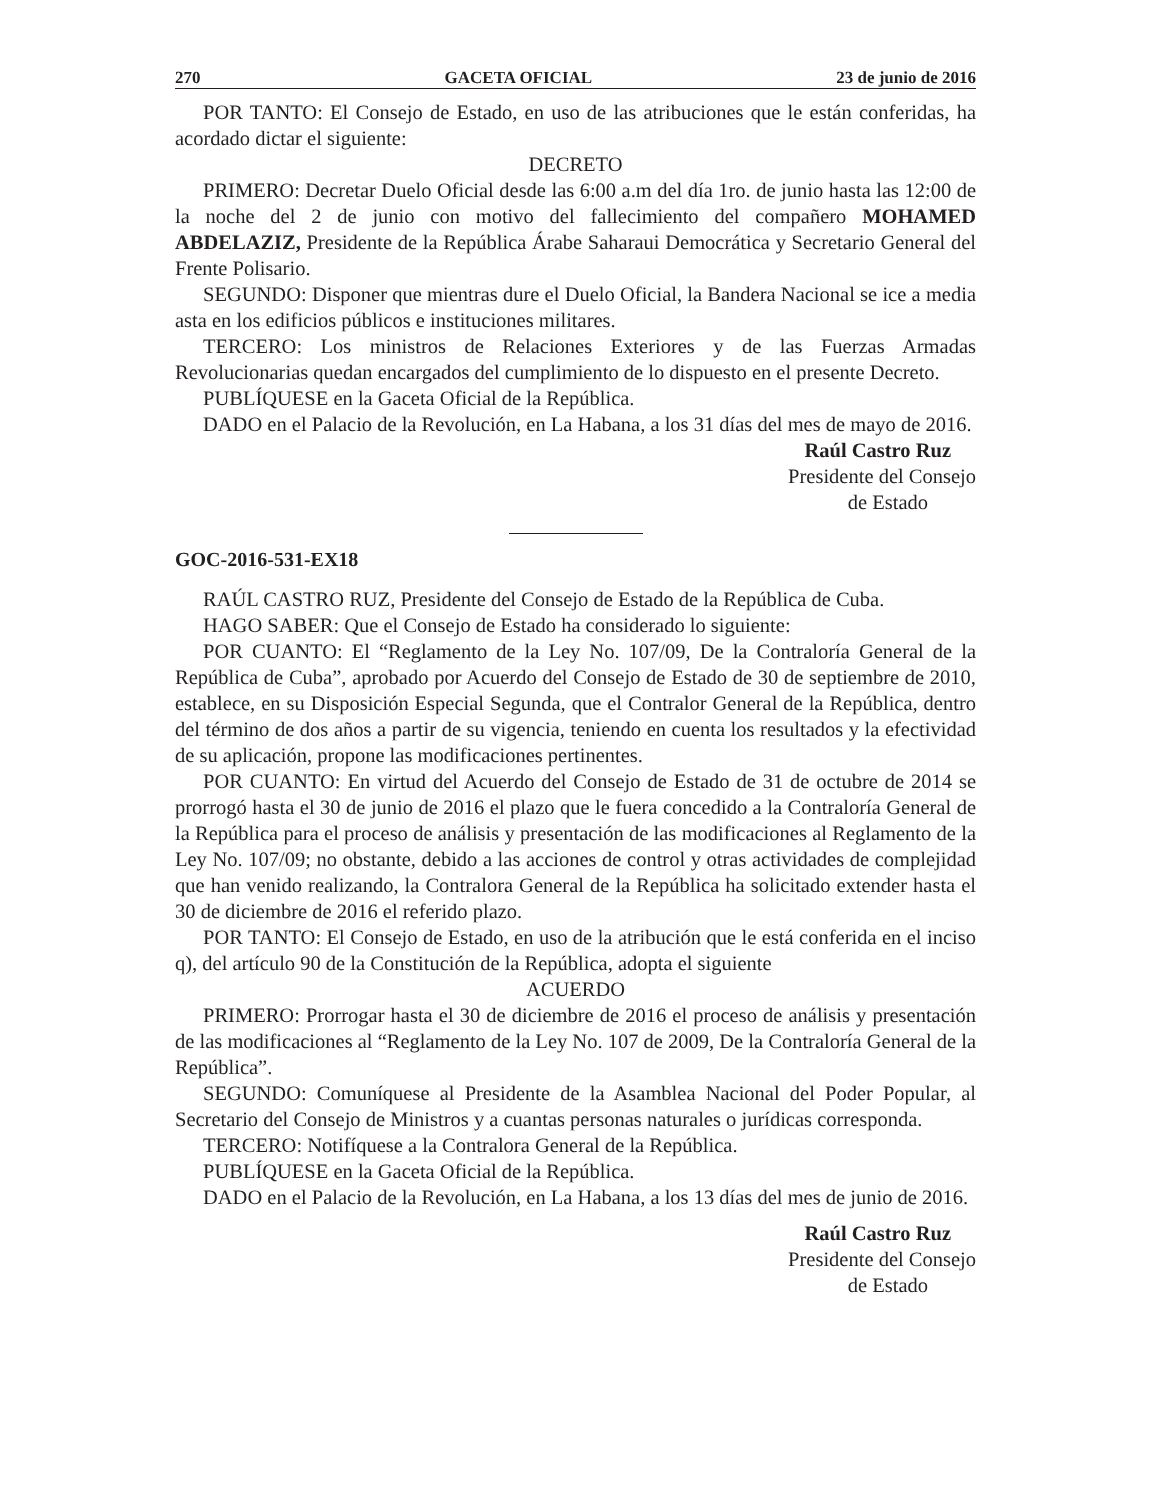270 GACETA OFICIAL 23 de junio de 2016
POR TANTO: El Consejo de Estado, en uso de las atribuciones que le están conferidas, ha acordado dictar el siguiente:
DECRETO
PRIMERO: Decretar Duelo Oficial desde las 6:00 a.m del día 1ro. de junio hasta las 12:00 de la noche del 2 de junio con motivo del fallecimiento del compañero MOHAMED ABDELAZIZ, Presidente de la República Árabe Saharaui Democrática y Secretario General del Frente Polisario.
SEGUNDO: Disponer que mientras dure el Duelo Oficial, la Bandera Nacional se ice a media asta en los edificios públicos e instituciones militares.
TERCERO: Los ministros de Relaciones Exteriores y de las Fuerzas Armadas Revolucionarias quedan encargados del cumplimiento de lo dispuesto en el presente Decreto.
PUBLÍQUESE en la Gaceta Oficial de la República.
DADO en el Palacio de la Revolución, en La Habana, a los 31 días del mes de mayo de 2016.
Raúl Castro Ruz
Presidente del Consejo
de Estado
GOC-2016-531-EX18
RAÚL CASTRO RUZ, Presidente del Consejo de Estado de la República de Cuba.
HAGO SABER: Que el Consejo de Estado ha considerado lo siguiente:
POR CUANTO: El “Reglamento de la Ley No. 107/09, De la Contraloría General de la República de Cuba”, aprobado por Acuerdo del Consejo de Estado de 30 de septiembre de 2010, establece, en su Disposición Especial Segunda, que el Contralor General de la República, dentro del término de dos años a partir de su vigencia, teniendo en cuenta los resultados y la efectividad de su aplicación, propone las modificaciones pertinentes.
POR CUANTO: En virtud del Acuerdo del Consejo de Estado de 31 de octubre de 2014 se prorrogó hasta el 30 de junio de 2016 el plazo que le fuera concedido a la Contraloría General de la República para el proceso de análisis y presentación de las modificaciones al Reglamento de la Ley No. 107/09; no obstante, debido a las acciones de control y otras actividades de complejidad que han venido realizando, la Contralora General de la República ha solicitado extender hasta el 30 de diciembre de 2016 el referido plazo.
POR TANTO: El Consejo de Estado, en uso de la atribución que le está conferida en el inciso q), del artículo 90 de la Constitución de la República, adopta el siguiente
ACUERDO
PRIMERO: Prorrogar hasta el 30 de diciembre de 2016 el proceso de análisis y presentación de las modificaciones al “Reglamento de la Ley No. 107 de 2009, De la Contraloría General de la República”.
SEGUNDO: Comuníquese al Presidente de la Asamblea Nacional del Poder Popular, al Secretario del Consejo de Ministros y a cuantas personas naturales o jurídicas corresponda.
TERCERO: Notifíquese a la Contralora General de la República.
PUBLÍQUESE en la Gaceta Oficial de la República.
DADO en el Palacio de la Revolución, en La Habana, a los 13 días del mes de junio de 2016.
Raúl Castro Ruz
Presidente del Consejo
de Estado